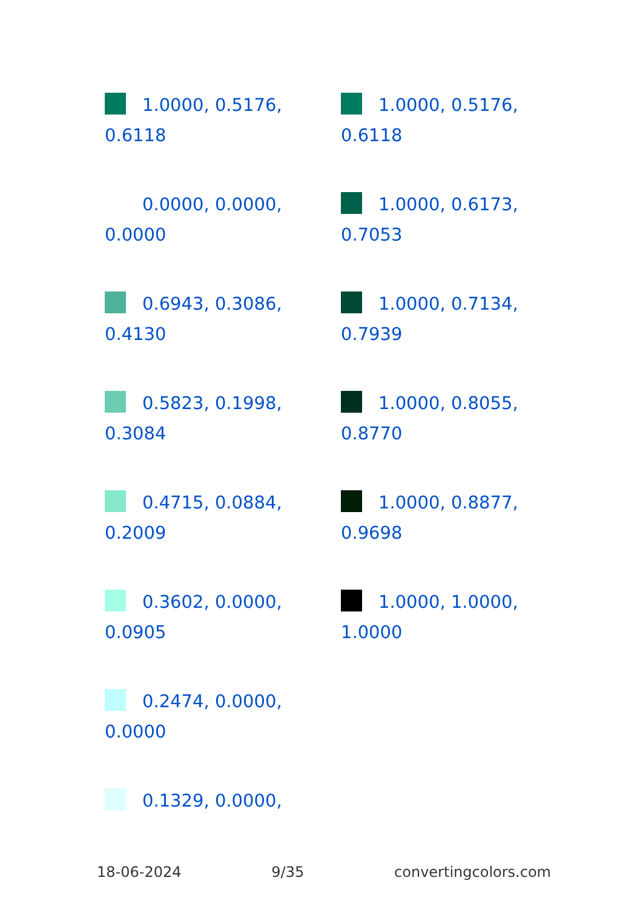1.0000, 0.5176, 0.6118
1.0000, 0.5176, 0.6118
0.0000, 0.0000, 0.0000
1.0000, 0.6173, 0.7053
0.6943, 0.3086, 0.4130
1.0000, 0.7134, 0.7939
0.5823, 0.1998, 0.3084
1.0000, 0.8055, 0.8770
0.4715, 0.0884, 0.2009
1.0000, 0.8877, 0.9698
0.3602, 0.0000, 0.0905
1.0000, 1.0000, 1.0000
0.2474, 0.0000, 0.0000
0.1329, 0.0000,
18-06-2024 9/35 convertingcolors.com